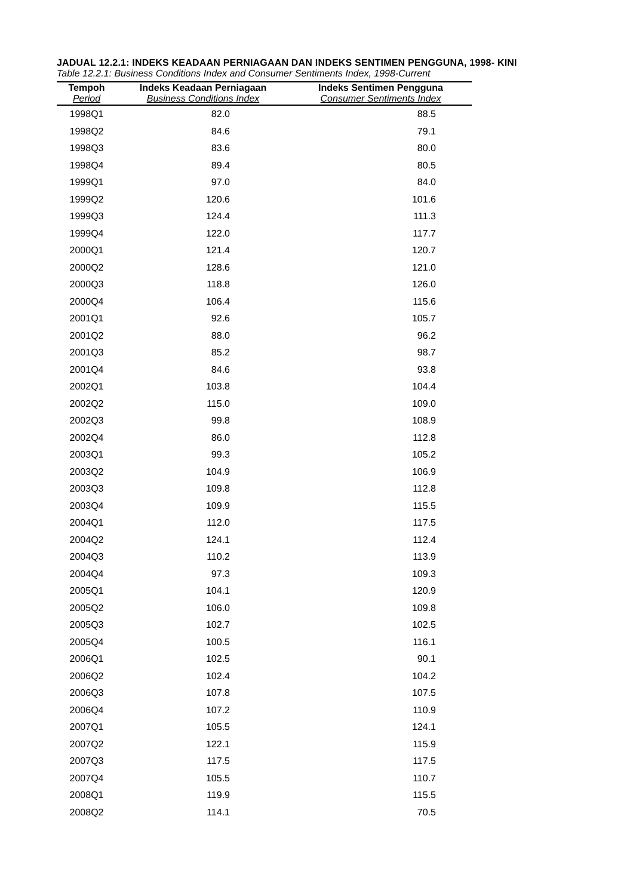JADUAL 12.2.1: INDEKS KEADAAN PERNIAGAAN DAN INDEKS SENTIMEN PENGGUNA, 1998- KINI
Table 12.2.1: Business Conditions Index and Consumer Sentiments Index, 1998-Current
| Tempoh | Indeks Keadaan Perniagaan | Indeks Sentimen Pengguna |
| --- | --- | --- |
| Period | Business Conditions Index | Consumer Sentiments Index |
| 1998Q1 | 82.0 | 88.5 |
| 1998Q2 | 84.6 | 79.1 |
| 1998Q3 | 83.6 | 80.0 |
| 1998Q4 | 89.4 | 80.5 |
| 1999Q1 | 97.0 | 84.0 |
| 1999Q2 | 120.6 | 101.6 |
| 1999Q3 | 124.4 | 111.3 |
| 1999Q4 | 122.0 | 117.7 |
| 2000Q1 | 121.4 | 120.7 |
| 2000Q2 | 128.6 | 121.0 |
| 2000Q3 | 118.8 | 126.0 |
| 2000Q4 | 106.4 | 115.6 |
| 2001Q1 | 92.6 | 105.7 |
| 2001Q2 | 88.0 | 96.2 |
| 2001Q3 | 85.2 | 98.7 |
| 2001Q4 | 84.6 | 93.8 |
| 2002Q1 | 103.8 | 104.4 |
| 2002Q2 | 115.0 | 109.0 |
| 2002Q3 | 99.8 | 108.9 |
| 2002Q4 | 86.0 | 112.8 |
| 2003Q1 | 99.3 | 105.2 |
| 2003Q2 | 104.9 | 106.9 |
| 2003Q3 | 109.8 | 112.8 |
| 2003Q4 | 109.9 | 115.5 |
| 2004Q1 | 112.0 | 117.5 |
| 2004Q2 | 124.1 | 112.4 |
| 2004Q3 | 110.2 | 113.9 |
| 2004Q4 | 97.3 | 109.3 |
| 2005Q1 | 104.1 | 120.9 |
| 2005Q2 | 106.0 | 109.8 |
| 2005Q3 | 102.7 | 102.5 |
| 2005Q4 | 100.5 | 116.1 |
| 2006Q1 | 102.5 | 90.1 |
| 2006Q2 | 102.4 | 104.2 |
| 2006Q3 | 107.8 | 107.5 |
| 2006Q4 | 107.2 | 110.9 |
| 2007Q1 | 105.5 | 124.1 |
| 2007Q2 | 122.1 | 115.9 |
| 2007Q3 | 117.5 | 117.5 |
| 2007Q4 | 105.5 | 110.7 |
| 2008Q1 | 119.9 | 115.5 |
| 2008Q2 | 114.1 | 70.5 |